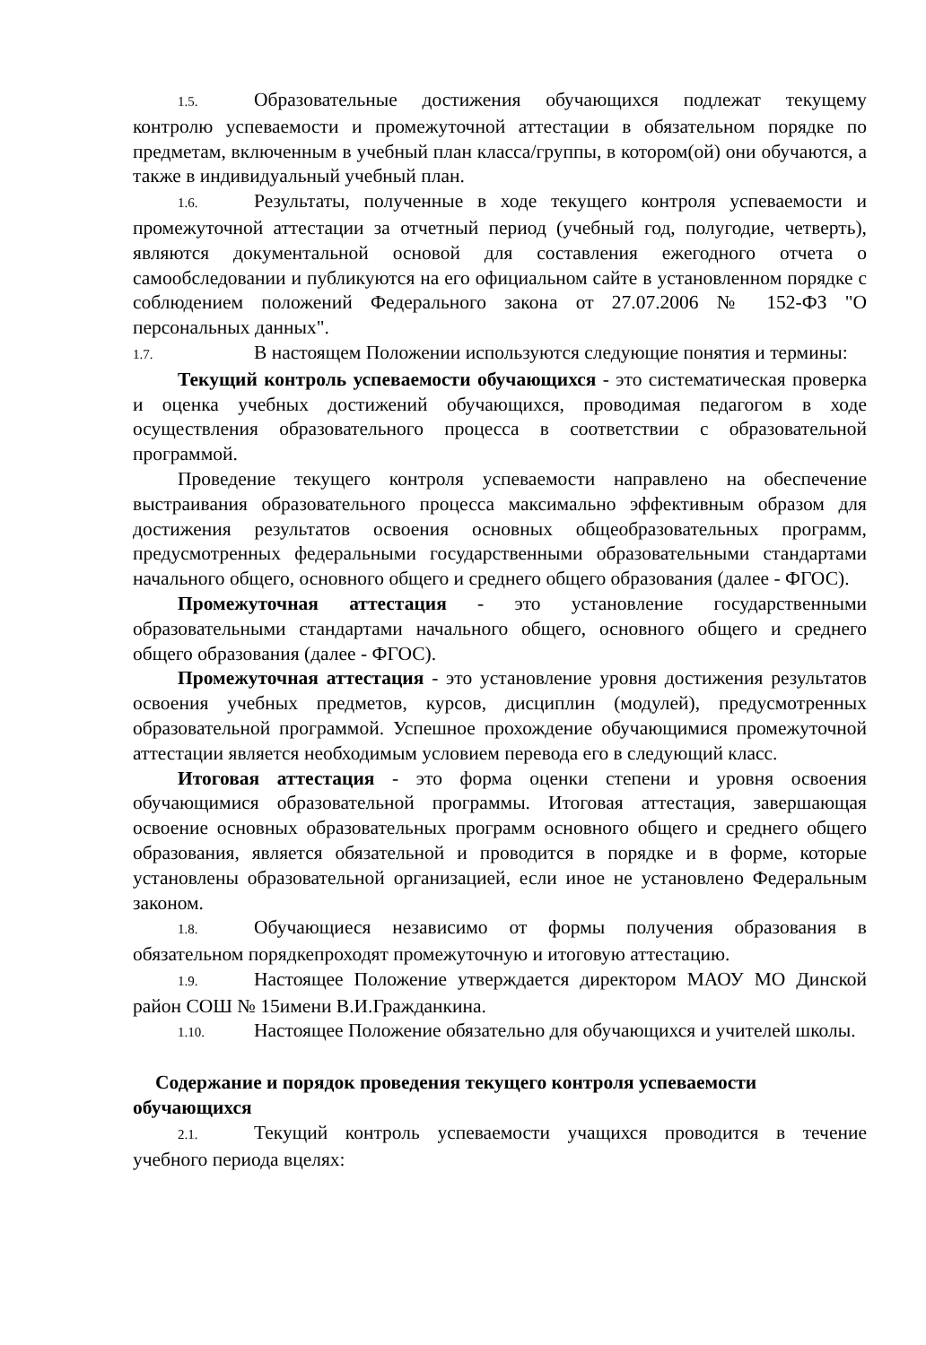1.5. Образовательные достижения обучающихся подлежат текущему контролю успеваемости и промежуточной аттестации в обязательном порядке по предметам, включенным в учебный план класса/группы, в котором(ой) они обучаются, а также в индивидуальный учебный план.
1.6. Результаты, полученные в ходе текущего контроля успеваемости и промежуточной аттестации за отчетный период (учебный год, полугодие, четверть), являются документальной основой для составления ежегодного отчета о самообследовании и публикуются на его официальном сайте в установленном порядке с соблюдением положений Федерального закона от 27.07.2006 № 152-ФЗ "О персональных данных".
1.7. В настоящем Положении используются следующие понятия и термины:
Текущий контроль успеваемости обучающихся - это систематическая проверка и оценка учебных достижений обучающихся, проводимая педагогом в ходе осуществления образовательного процесса в соответствии с образовательной программой.
Проведение текущего контроля успеваемости направлено на обеспечение выстраивания образовательного процесса максимально эффективным образом для достижения результатов освоения основных общеобразовательных программ, предусмотренных федеральными государственными образовательными стандартами начального общего, основного общего и среднего общего образования (далее - ФГОС).
Промежуточная аттестация - это установление государственными образовательными стандартами начального общего, основного общего и среднего общего образования (далее - ФГОС).
Промежуточная аттестация - это установление уровня достижения результатов освоения учебных предметов, курсов, дисциплин (модулей), предусмотренных образовательной программой. Успешное прохождение обучающимися промежуточной аттестации является необходимым условием перевода его в следующий класс.
Итоговая аттестация - это форма оценки степени и уровня освоения обучающимися образовательной программы. Итоговая аттестация, завершающая освоение основных образовательных программ основного общего и среднего общего образования, является обязательной и проводится в порядке и в форме, которые установлены образовательной организацией, если иное не установлено Федеральным законом.
1.8. Обучающиеся независимо от формы получения образования в обязательном порядкепроходят промежуточную и итоговую аттестацию.
1.9. Настоящее Положение утверждается директором МАОУ МО Динской район СОШ № 15имени В.И.Гражданкина.
1.10. Настоящее Положение обязательно для обучающихся и учителей школы.
Содержание и порядок проведения текущего контроля успеваемости
обучающихся
2.1. Текущий контроль успеваемости учащихся проводится в течение учебного периода вцелях: